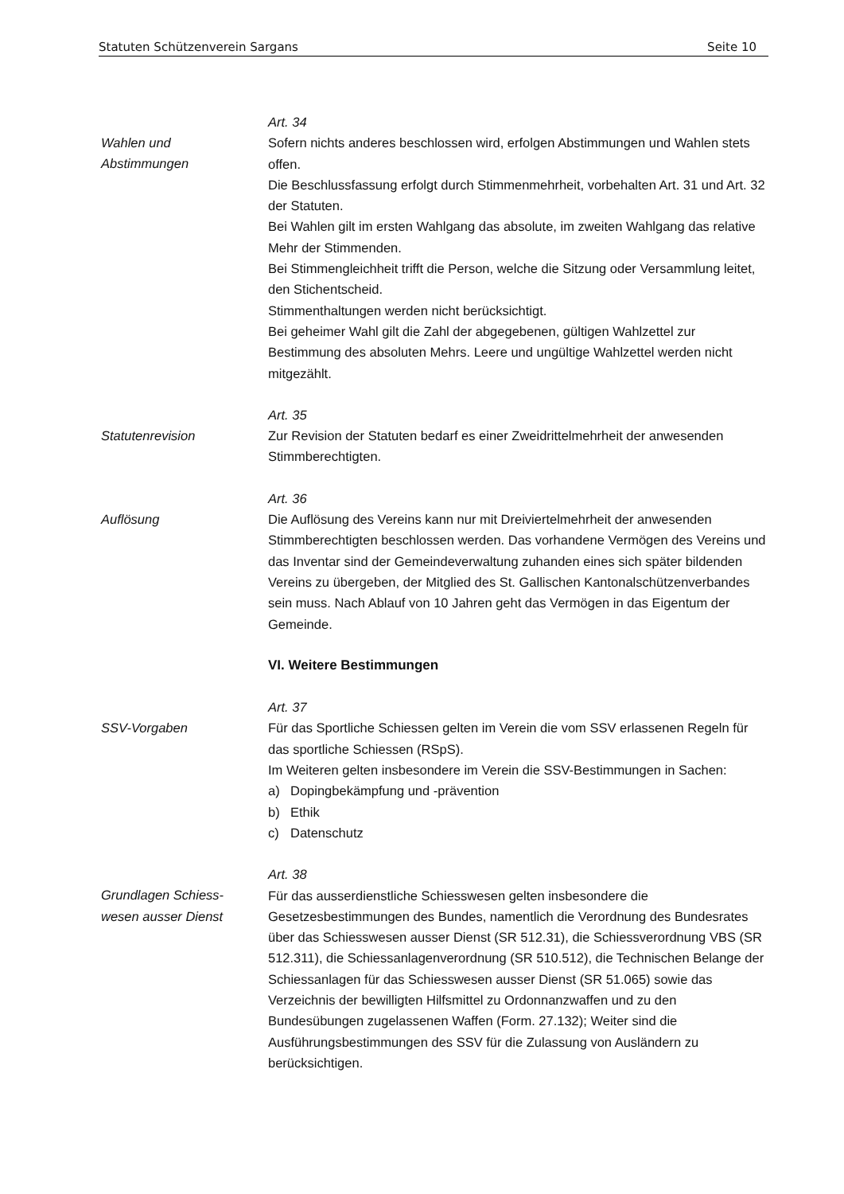Statuten Schützenverein Sargans Seite 10
Wahlen und
Abstimmungen
Art. 34
Sofern nichts anderes beschlossen wird, erfolgen Abstimmungen und Wahlen stets offen.
Die Beschlussfassung erfolgt durch Stimmenmehrheit, vorbehalten Art. 31 und Art. 32 der Statuten.
Bei Wahlen gilt im ersten Wahlgang das absolute, im zweiten Wahlgang das relative Mehr der Stimmenden.
Bei Stimmengleichheit trifft die Person, welche die Sitzung oder Versammlung leitet, den Stichentscheid.
Stimmenthaltungen werden nicht berücksichtigt.
Bei geheimer Wahl gilt die Zahl der abgegebenen, gültigen Wahlzettel zur Bestimmung des absoluten Mehrs. Leere und ungültige Wahlzettel werden nicht mitgezählt.
Statutenrevision
Art. 35
Zur Revision der Statuten bedarf es einer Zweidrittelmehrheit der anwesenden Stimmberechtigten.
Auflösung
Art. 36
Die Auflösung des Vereins kann nur mit Dreiviertelmehrheit der anwesenden Stimmberechtigten beschlossen werden. Das vorhandene Vermögen des Vereins und das Inventar sind der Gemeindeverwaltung zuhanden eines sich später bildenden Vereins zu übergeben, der Mitglied des St. Gallischen Kantonalschützenverbandes sein muss. Nach Ablauf von 10 Jahren geht das Vermögen in das Eigentum der Gemeinde.
VI. Weitere Bestimmungen
SSV-Vorgaben
Art. 37
Für das Sportliche Schiessen gelten im Verein die vom SSV erlassenen Regeln für das sportliche Schiessen (RSpS).
Im Weiteren gelten insbesondere im Verein die SSV-Bestimmungen in Sachen:
a) Dopingbekämpfung und -prävention
b) Ethik
c) Datenschutz
Grundlagen Schiess-
wesen ausser Dienst
Art. 38
Für das ausserdienstliche Schiesswesen gelten insbesondere die Gesetzesbestimmungen des Bundes, namentlich die Verordnung des Bundesrates über das Schiesswesen ausser Dienst (SR 512.31), die Schiessverordnung VBS (SR 512.311), die Schiessanlagenverordnung (SR 510.512), die Technischen Belange der Schiessanlagen für das Schiesswesen ausser Dienst (SR 51.065) sowie das Verzeichnis der bewilligten Hilfsmittel zu Ordonnanzwaffen und zu den Bundesübungen zugelassenen Waffen (Form. 27.132); Weiter sind die Ausführungsbestimmungen des SSV für die Zulassung von Ausländern zu berücksichtigen.